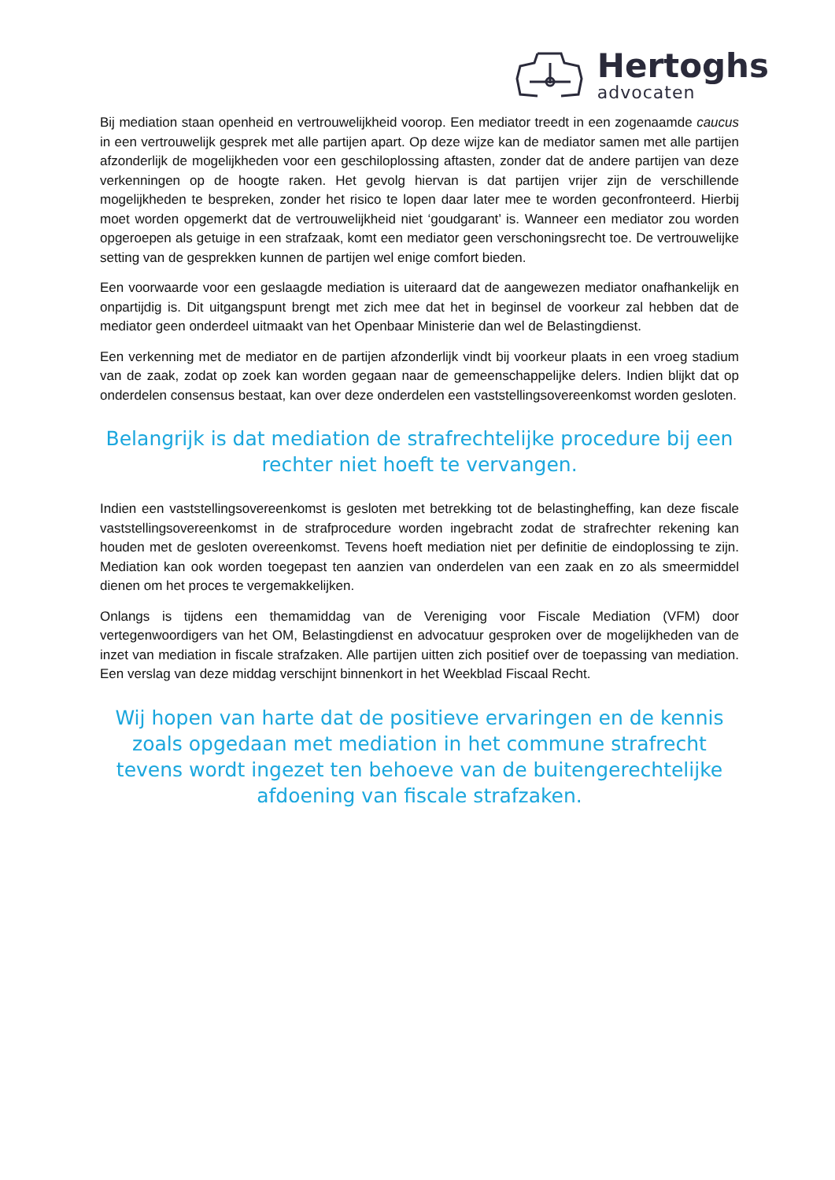Hertoghs
advocaten
Bij mediation staan openheid en vertrouwelijkheid voorop. Een mediator treedt in een zogenaamde caucus in een vertrouwelijk gesprek met alle partijen apart. Op deze wijze kan de mediator samen met alle partijen afzonderlijk de mogelijkheden voor een geschiloplossing aftasten, zonder dat de andere partijen van deze verkenningen op de hoogte raken. Het gevolg hiervan is dat partijen vrijer zijn de verschillende mogelijkheden te bespreken, zonder het risico te lopen daar later mee te worden geconfronteerd. Hierbij moet worden opgemerkt dat de vertrouwelijkheid niet ‘goudgarant’ is. Wanneer een mediator zou worden opgeroepen als getuige in een strafzaak, komt een mediator geen verschoningsrecht toe. De vertrouwelijke setting van de gesprekken kunnen de partijen wel enige comfort bieden.
Een voorwaarde voor een geslaagde mediation is uiteraard dat de aangewezen mediator onafhankelijk en onpartijdig is. Dit uitgangspunt brengt met zich mee dat het in beginsel de voorkeur zal hebben dat de mediator geen onderdeel uitmaakt van het Openbaar Ministerie dan wel de Belastingdienst.
Een verkenning met de mediator en de partijen afzonderlijk vindt bij voorkeur plaats in een vroeg stadium van de zaak, zodat op zoek kan worden gegaan naar de gemeenschappelijke delers. Indien blijkt dat op onderdelen consensus bestaat, kan over deze onderdelen een vaststellingsovereenkomst worden gesloten.
Belangrijk is dat mediation de strafrechtelijke procedure bij een rechter niet hoeft te vervangen.
Indien een vaststellingsovereenkomst is gesloten met betrekking tot de belastingheffing, kan deze fiscale vaststellingsovereenkomst in de strafprocedure worden ingebracht zodat de strafrechter rekening kan houden met de gesloten overeenkomst. Tevens hoeft mediation niet per definitie de eindoplossing te zijn. Mediation kan ook worden toegepast ten aanzien van onderdelen van een zaak en zo als smeermiddel dienen om het proces te vergemakkelijken.
Onlangs is tijdens een themamiddag van de Vereniging voor Fiscale Mediation (VFM) door vertegenwoordigers van het OM, Belastingdienst en advocatuur gesproken over de mogelijkheden van de inzet van mediation in fiscale strafzaken. Alle partijen uitten zich positief over de toepassing van mediation. Een verslag van deze middag verschijnt binnenkort in het Weekblad Fiscaal Recht.
Wij hopen van harte dat de positieve ervaringen en de kennis zoals opgedaan met mediation in het commune strafrecht tevens wordt ingezet ten behoeve van de buitengerechtelijke afdoening van fiscale strafzaken.